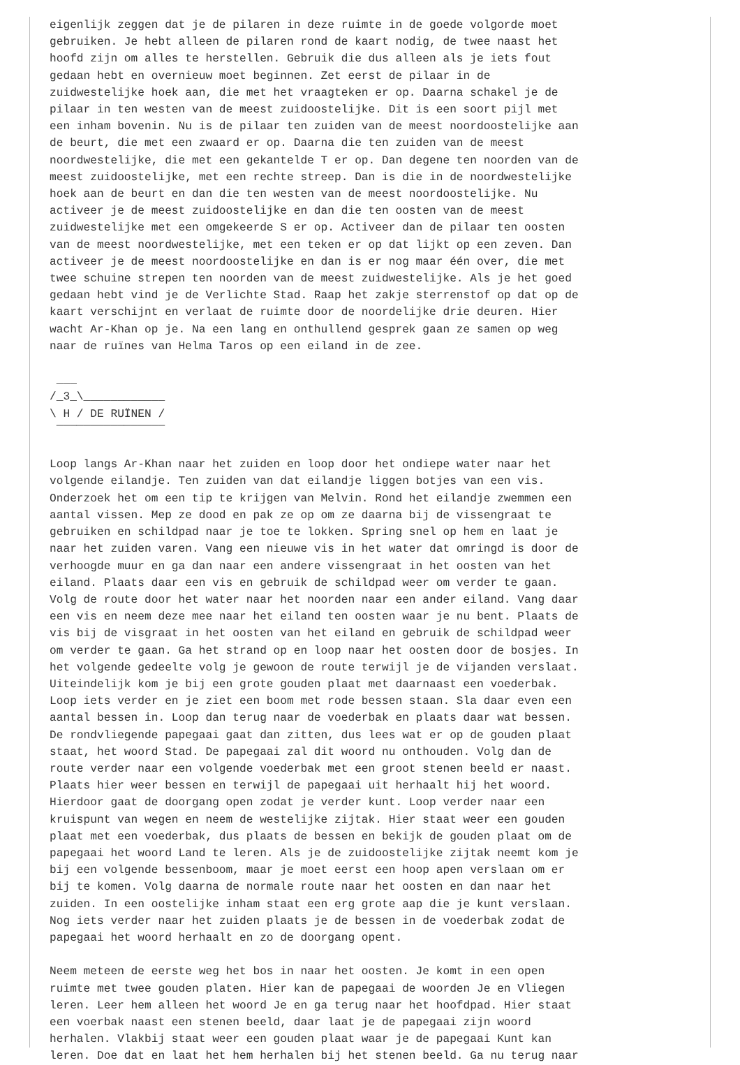eigenlijk zeggen dat je de pilaren in deze ruimte in de goede volgorde moet
gebruiken. Je hebt alleen de pilaren rond de kaart nodig, de twee naast het
hoofd zijn om alles te herstellen. Gebruik die dus alleen als je iets fout
gedaan hebt en overnieuw moet beginnen. Zet eerst de pilaar in de
zuidwestelijke hoek aan, die met het vraagteken er op. Daarna schakel je de
pilaar in ten westen van de meest zuidoostelijke. Dit is een soort pijl met
een inham bovenin. Nu is de pilaar ten zuiden van de meest noordoostelijke aan
de beurt, die met een zwaard er op. Daarna die ten zuiden van de meest
noordwestelijke, die met een gekantelde T er op. Dan degene ten noorden van de
meest zuidoostelijke, met een rechte streep. Dan is die in de noordwestelijke
hoek aan de beurt en dan die ten westen van de meest noordoostelijke. Nu
activeer je de meest zuidoostelijke en dan die ten oosten van de meest
zuidwestelijke met een omgekeerde S er op. Activeer dan de pilaar ten oosten
van de meest noordwestelijke, met een teken er op dat lijkt op een zeven. Dan
activeer je de meest noordoostelijke en dan is er nog maar één over, die met
twee schuine strepen ten noorden van de meest zuidwestelijke. Als je het goed
gedaan hebt vind je de Verlichte Stad. Raap het zakje sterrenstof op dat op de
kaart verschijnt en verlaat de ruimte door de noordelijke drie deuren. Hier
wacht Ar-Khan op je. Na een lang en onthullend gesprek gaan ze samen op weg
naar de ruïnes van Helma Taros op een eiland in de zee.

 ___
/_3_\____________
\ H / DE RUÏNEN /
 ‾‾‾‾‾‾‾‾‾‾‾‾‾‾‾‾

Loop langs Ar-Khan naar het zuiden en loop door het ondiepe water naar het
volgende eilandje. Ten zuiden van dat eilandje liggen botjes van een vis.
Onderzoek het om een tip te krijgen van Melvin. Rond het eilandje zwemmen een
aantal vissen. Mep ze dood en pak ze op om ze daarna bij de vissengraat te
gebruiken en schildpad naar je toe te lokken. Spring snel op hem en laat je
naar het zuiden varen. Vang een nieuwe vis in het water dat omringd is door de
verhoogde muur en ga dan naar een andere vissengraat in het oosten van het
eiland. Plaats daar een vis en gebruik de schildpad weer om verder te gaan.
Volg de route door het water naar het noorden naar een ander eiland. Vang daar
een vis en neem deze mee naar het eiland ten oosten waar je nu bent. Plaats de
vis bij de visgraat in het oosten van het eiland en gebruik de schildpad weer
om verder te gaan. Ga het strand op en loop naar het oosten door de bosjes. In
het volgende gedeelte volg je gewoon de route terwijl je de vijanden verslaat.
Uiteindelijk kom je bij een grote gouden plaat met daarnaast een voederbak.
Loop iets verder en je ziet een boom met rode bessen staan. Sla daar even een
aantal bessen in. Loop dan terug naar de voederbak en plaats daar wat bessen.
De rondvliegende papegaai gaat dan zitten, dus lees wat er op de gouden plaat
staat, het woord Stad. De papegaai zal dit woord nu onthouden. Volg dan de
route verder naar een volgende voederbak met een groot stenen beeld er naast.
Plaats hier weer bessen en terwijl de papegaai uit herhaalt hij het woord.
Hierdoor gaat de doorgang open zodat je verder kunt. Loop verder naar een
kruispunt van wegen en neem de westelijke zijtak. Hier staat weer een gouden
plaat met een voederbak, dus plaats de bessen en bekijk de gouden plaat om de
papegaai het woord Land te leren. Als je de zuidoostelijke zijtak neemt kom je
bij een volgende bessenboom, maar je moet eerst een hoop apen verslaan om er
bij te komen. Volg daarna de normale route naar het oosten en dan naar het
zuiden. In een oostelijke inham staat een erg grote aap die je kunt verslaan.
Nog iets verder naar het zuiden plaats je de bessen in de voederbak zodat de
papegaai het woord herhaalt en zo de doorgang opent.

Neem meteen de eerste weg het bos in naar het oosten. Je komt in een open
ruimte met twee gouden platen. Hier kan de papegaai de woorden Je en Vliegen
leren. Leer hem alleen het woord Je en ga terug naar het hoofdpad. Hier staat
een voerbak naast een stenen beeld, daar laat je de papegaai zijn woord
herhalen. Vlakbij staat weer een gouden plaat waar je de papegaai Kunt kan
leren. Doe dat en laat het hem herhalen bij het stenen beeld. Ga nu terug naar